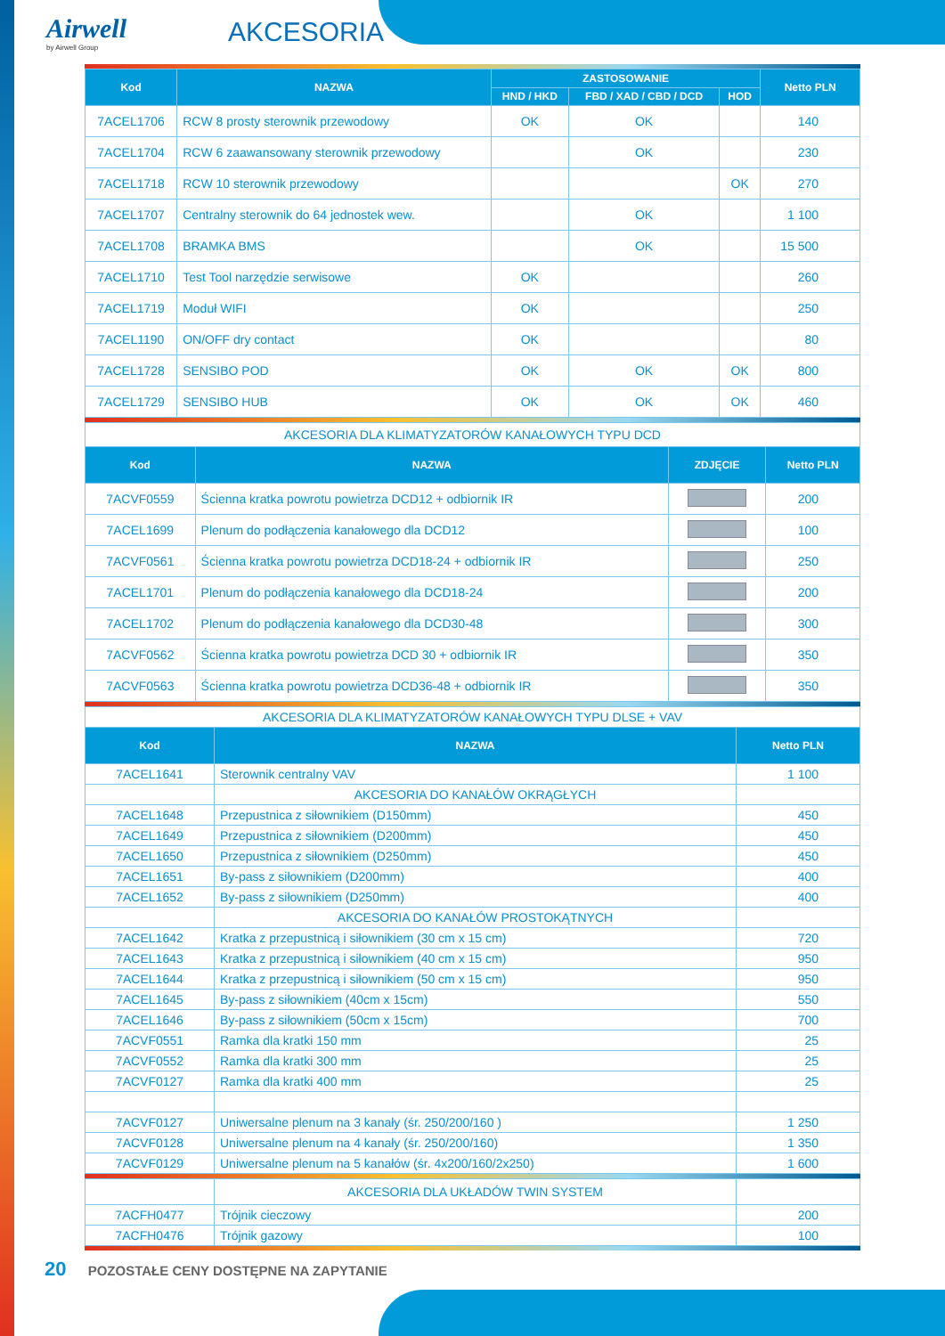Airwell
by Airwell Group
AKCESORIA
| Kod | NAZWA | ZASTOSOWANIE | | | Netto PLN |
| --- | --- | --- | --- | --- | --- |
| | | HND / HKD | FBD / XAD / CBD / DCD | HOD | |
| 7ACEL1706 | RCW 8 prosty sterownik przewodowy | OK | OK | | 140 |
| 7ACEL1704 | RCW 6 zaawansowany sterownik przewodowy | | OK | | 230 |
| 7ACEL1718 | RCW 10 sterownik przewodowy | | | OK | 270 |
| 7ACEL1707 | Centralny sterownik do 64 jednostek wew. | | OK | | 1 100 |
| 7ACEL1708 | BRAMKA BMS | | OK | | 15 500 |
| 7ACEL1710 | Test Tool narzędzie serwisowe | OK | | | 260 |
| 7ACEL1719 | Moduł WIFI | OK | | | 250 |
| 7ACEL1190 | ON/OFF dry contact | OK | | | 80 |
| 7ACEL1728 | SENSIBO POD | OK | OK | OK | 800 |
| 7ACEL1729 | SENSIBO HUB | OK | OK | OK | 460 |
| AKCESORIA DLA KLIMATYZATORÓW KANAŁOWYCH TYPU DCD | | | |
| Kod | NAZWA | ZDJĘCIE | Netto PLN |
| 7ACVF0559 | Ścienna kratka powrotu powietrza DCD12 + odbiornik IR | | 200 |
| 7ACEL1699 | Plenum do podłączenia kanałowego dla DCD12 | | 100 |
| 7ACVF0561 | Ścienna kratka powrotu powietrza DCD18-24 + odbiornik IR | | 250 |
| 7ACEL1701 | Plenum do podłączenia kanałowego dla DCD18-24 | | 200 |
| 7ACEL1702 | Plenum do podłączenia kanałowego dla DCD30-48 | | 300 |
| 7ACVF0562 | Ścienna kratka powrotu powietrza DCD 30 + odbiornik IR | | 350 |
| 7ACVF0563 | Ścienna kratka powrotu powietrza DCD36-48 + odbiornik IR | | 350 |
| AKCESORIA DLA KLIMATYZATORÓW KANAŁOWYCH TYPU DLSE + VAV | | |
| Kod | NAZWA | Netto PLN |
| 7ACEL1641 | Sterownik centralny VAV | 1 100 |
| | AKCESORIA DO KANAŁÓW OKRĄGŁYCH | |
| 7ACEL1648 | Przepustnica z siłownikiem (D150mm) | 450 |
| 7ACEL1649 | Przepustnica z siłownikiem (D200mm) | 450 |
| 7ACEL1650 | Przepustnica z siłownikiem (D250mm) | 450 |
| 7ACEL1651 | By-pass z siłownikiem (D200mm) | 400 |
| 7ACEL1652 | By-pass z siłownikiem (D250mm) | 400 |
| | AKCESORIA DO KANAŁÓW PROSTOKĄTNYCH | |
| 7ACEL1642 | Kratka z przepustnicą i siłownikiem (30 cm x 15 cm) | 720 |
| 7ACEL1643 | Kratka z przepustnicą i siłownikiem (40 cm x 15 cm) | 950 |
| 7ACEL1644 | Kratka z przepustnicą i siłownikiem (50 cm x 15 cm) | 950 |
| 7ACEL1645 | By-pass z siłownikiem (40cm x 15cm) | 550 |
| 7ACEL1646 | By-pass z siłownikiem (50cm x 15cm) | 700 |
| 7ACVF0551 | Ramka dla kratki 150 mm | 25 |
| 7ACVF0552 | Ramka dla kratki 300 mm | 25 |
| 7ACVF0127 | Ramka dla kratki 400 mm | 25 |
| 7ACVF0127 | Uniwersalne plenum na 3 kanały (śr. 250/200/160 ) | 1 250 |
| 7ACVF0128 | Uniwersalne plenum na 4 kanały (śr. 250/200/160) | 1 350 |
| 7ACVF0129 | Uniwersalne plenum na 5 kanałów (śr. 4x200/160/2x250) | 1 600 |
| | AKCESORIA DLA UKŁADÓW TWIN SYSTEM | |
| 7ACFH0477 | Trójnik cieczowy | 200 |
| 7ACFH0476 | Trójnik gazowy | 100 |
20 POZOSTAŁE CENY DOSTĘPNE NA ZAPYTANIE